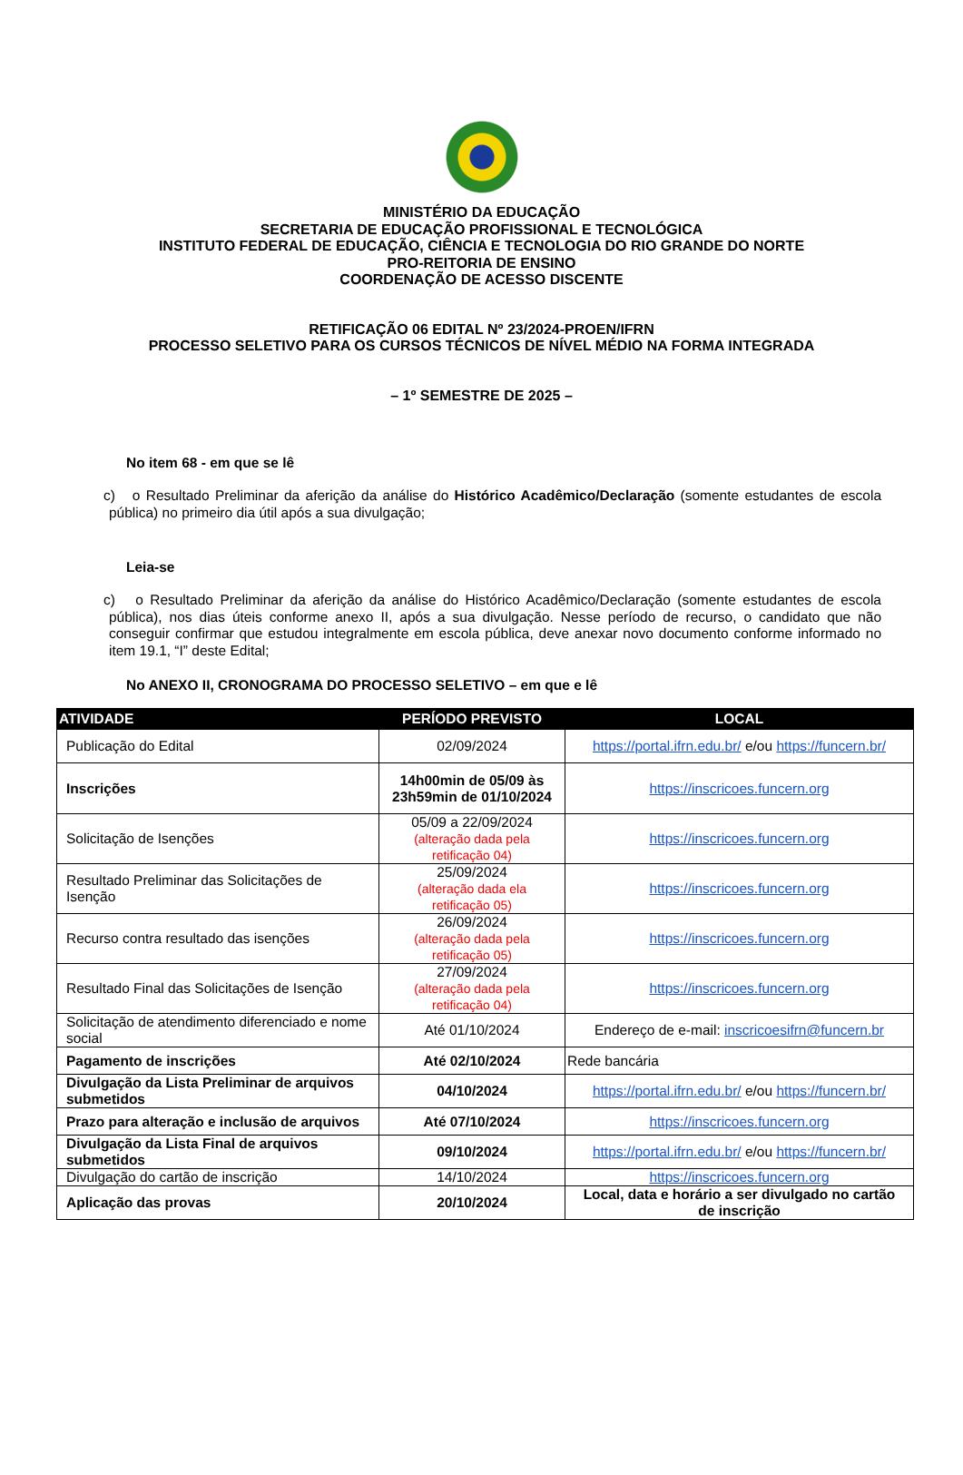MINISTÉRIO DA EDUCAÇÃO
SECRETARIA DE EDUCAÇÃO PROFISSIONAL E TECNOLÓGICA
INSTITUTO FEDERAL DE EDUCAÇÃO, CIÊNCIA E TECNOLOGIA DO RIO GRANDE DO NORTE
PRO-REITORIA DE ENSINO
COORDENAÇÃO DE ACESSO DISCENTE
RETIFICAÇÃO 06 EDITAL Nº 23/2024-PROEN/IFRN
PROCESSO SELETIVO PARA OS CURSOS TÉCNICOS DE NÍVEL MÉDIO NA FORMA INTEGRADA
– 1º SEMESTRE DE 2025 –
No item 68 - em que se lê
c) o Resultado Preliminar da aferição da análise do Histórico Acadêmico/Declaração (somente estudantes de escola pública) no primeiro dia útil após a sua divulgação;
Leia-se
c) o Resultado Preliminar da aferição da análise do Histórico Acadêmico/Declaração (somente estudantes de escola pública), nos dias úteis conforme anexo II, após a sua divulgação. Nesse período de recurso, o candidato que não conseguir confirmar que estudou integralmente em escola pública, deve anexar novo documento conforme informado no item 19.1, “I” deste Edital;
No ANEXO II, CRONOGRAMA DO PROCESSO SELETIVO – em que e lê
| ATIVIDADE | PERÍODO PREVISTO | LOCAL |
| --- | --- | --- |
| Publicação do Edital | 02/09/2024 | https://portal.ifrn.edu.br/ e/ou https://funcern.br/ |
| Inscrições | 14h00min de 05/09 às 23h59min de 01/10/2024 | https://inscricoes.funcern.org |
| Solicitação de Isenções | 05/09 a 22/09/2024 (alteração dada pela retificação 04) | https://inscricoes.funcern.org |
| Resultado Preliminar das Solicitações de Isenção | 25/09/2024 (alteração dada ela retificação 05) | https://inscricoes.funcern.org |
| Recurso contra resultado das isenções | 26/09/2024 (alteração dada pela retificação 05) | https://inscricoes.funcern.org |
| Resultado Final das Solicitações de Isenção | 27/09/2024 (alteração dada pela retificação 04) | https://inscricoes.funcern.org |
| Solicitação de atendimento diferenciado e nome social | Até 01/10/2024 | Endereço de e-mail: inscricoesifrn@funcern.br |
| Pagamento de inscrições | Até 02/10/2024 | Rede bancária |
| Divulgação da Lista Preliminar de arquivos submetidos | 04/10/2024 | https://portal.ifrn.edu.br/ e/ou https://funcern.br/ |
| Prazo para alteração e inclusão de arquivos | Até 07/10/2024 | https://inscricoes.funcern.org |
| Divulgação da Lista Final de arquivos submetidos | 09/10/2024 | https://portal.ifrn.edu.br/ e/ou https://funcern.br/ |
| Divulgação do cartão de inscrição | 14/10/2024 | https://inscricoes.funcern.org |
| Aplicação das provas | 20/10/2024 | Local, data e horário a ser divulgado no cartão de inscrição |